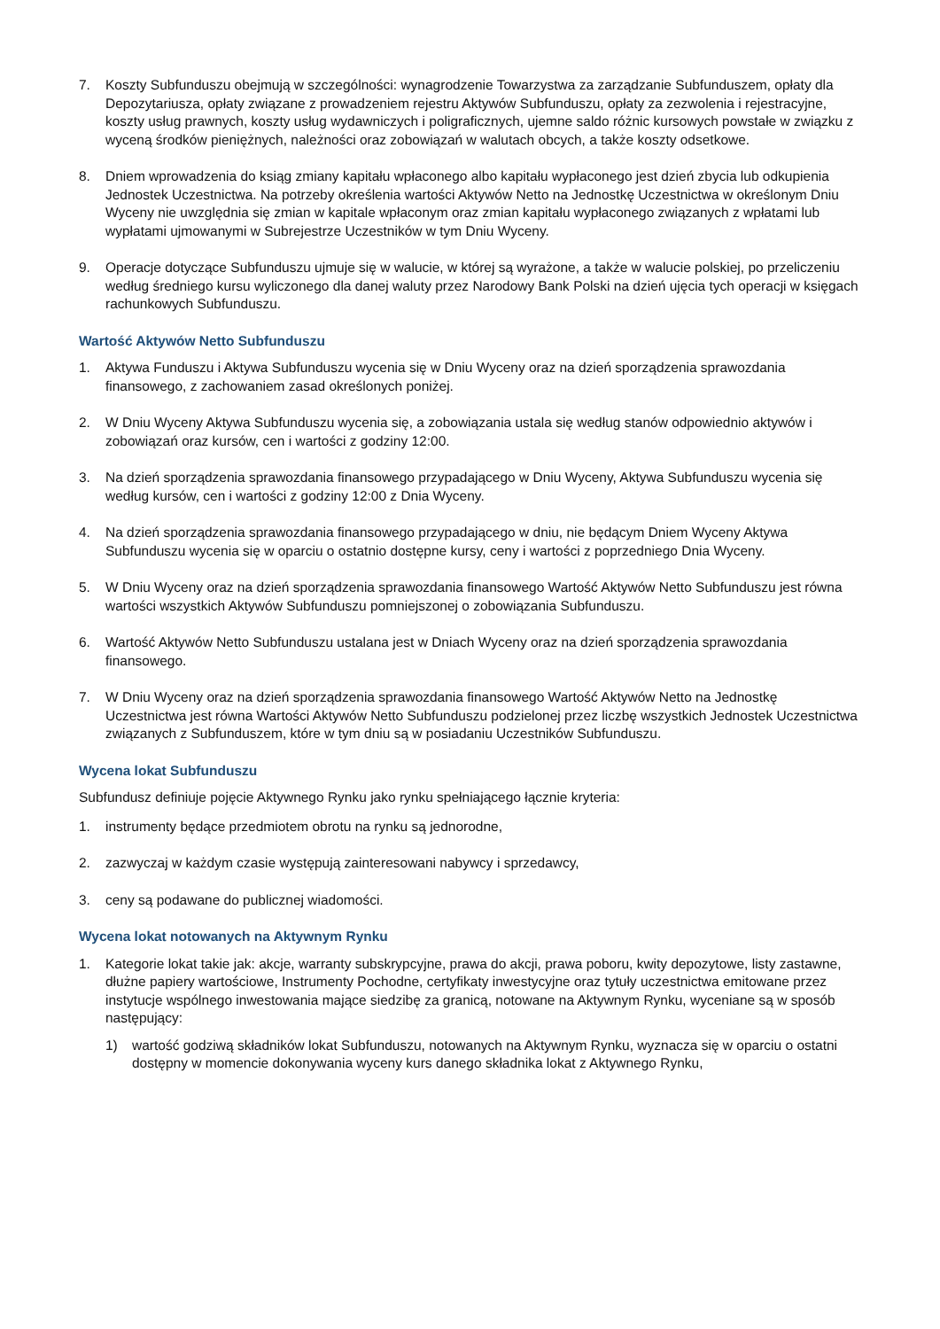7. Koszty Subfunduszu obejmują w szczególności: wynagrodzenie Towarzystwa za zarządzanie Subfunduszem, opłaty dla Depozytariusza, opłaty związane z prowadzeniem rejestru Aktywów Subfunduszu, opłaty za zezwolenia i rejestracyjne, koszty usług prawnych, koszty usług wydawniczych i poligraficznych, ujemne saldo różnic kursowych powstałe w związku z wyceną środków pieniężnych, należności oraz zobowiązań w walutach obcych, a także koszty odsetkowe.
8. Dniem wprowadzenia do ksiąg zmiany kapitału wpłaconego albo kapitału wypłaconego jest dzień zbycia lub odkupienia Jednostek Uczestnictwa. Na potrzeby określenia wartości Aktywów Netto na Jednostkę Uczestnictwa w określonym Dniu Wyceny nie uwzględnia się zmian w kapitale wpłaconym oraz zmian kapitału wypłaconego związanych z wpłatami lub wypłatami ujmowanymi w Subrejestrze Uczestników w tym Dniu Wyceny.
9. Operacje dotyczące Subfunduszu ujmuje się w walucie, w której są wyrażone, a także w walucie polskiej, po przeliczeniu według średniego kursu wyliczonego dla danej waluty przez Narodowy Bank Polski na dzień ujęcia tych operacji w księgach rachunkowych Subfunduszu.
Wartość Aktywów Netto Subfunduszu
1. Aktywa Funduszu i Aktywa Subfunduszu wycenia się w Dniu Wyceny oraz na dzień sporządzenia sprawozdania finansowego, z zachowaniem zasad określonych poniżej.
2. W Dniu Wyceny Aktywa Subfunduszu wycenia się, a zobowiązania ustala się według stanów odpowiednio aktywów i zobowiązań oraz kursów, cen i wartości z godziny 12:00.
3. Na dzień sporządzenia sprawozdania finansowego przypadającego w Dniu Wyceny, Aktywa Subfunduszu wycenia się według kursów, cen i wartości z godziny 12:00 z Dnia Wyceny.
4. Na dzień sporządzenia sprawozdania finansowego przypadającego w dniu, nie będącym Dniem Wyceny Aktywa Subfunduszu wycenia się w oparciu o ostatnio dostępne kursy, ceny i wartości z poprzedniego Dnia Wyceny.
5. W Dniu Wyceny oraz na dzień sporządzenia sprawozdania finansowego Wartość Aktywów Netto Subfunduszu jest równa wartości wszystkich Aktywów Subfunduszu pomniejszonej o zobowiązania Subfunduszu.
6. Wartość Aktywów Netto Subfunduszu ustalana jest w Dniach Wyceny oraz na dzień sporządzenia sprawozdania finansowego.
7. W Dniu Wyceny oraz na dzień sporządzenia sprawozdania finansowego Wartość Aktywów Netto na Jednostkę Uczestnictwa jest równa Wartości Aktywów Netto Subfunduszu podzielonej przez liczbę wszystkich Jednostek Uczestnictwa związanych z Subfunduszem, które w tym dniu są w posiadaniu Uczestników Subfunduszu.
Wycena lokat Subfunduszu
Subfundusz definiuje pojęcie Aktywnego Rynku jako rynku spełniającego łącznie kryteria:
1. instrumenty będące przedmiotem obrotu na rynku są jednorodne,
2. zazwyczaj w każdym czasie występują zainteresowani nabywcy i sprzedawcy,
3. ceny są podawane do publicznej wiadomości.
Wycena lokat notowanych na Aktywnym Rynku
1. Kategorie lokat takie jak: akcje, warranty subskrypcyjne, prawa do akcji, prawa poboru, kwity depozytowe, listy zastawne, dłużne papiery wartościowe, Instrumenty Pochodne, certyfikaty inwestycyjne oraz tytuły uczestnictwa emitowane przez instytucje wspólnego inwestowania mające siedzibę za granicą, notowane na Aktywnym Rynku, wyceniane są w sposób następujący:
1) wartość godziwą składników lokat Subfunduszu, notowanych na Aktywnym Rynku, wyznacza się w oparciu o ostatni dostępny w momencie dokonywania wyceny kurs danego składnika lokat z Aktywnego Rynku,